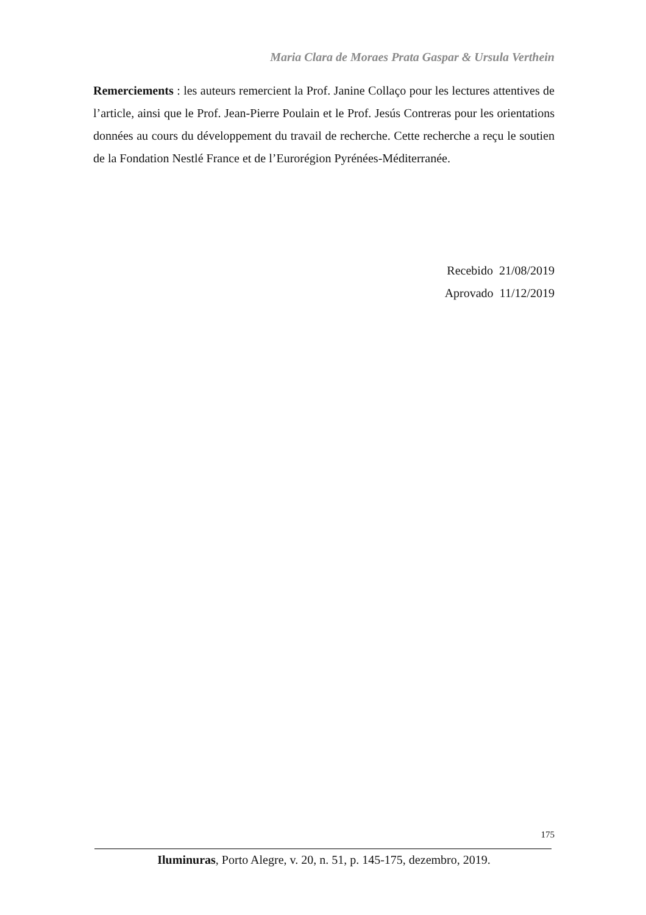Maria Clara de Moraes Prata Gaspar & Ursula Verthein
Remerciements : les auteurs remercient la Prof. Janine Collaço pour les lectures attentives de l’article, ainsi que le Prof. Jean-Pierre Poulain et le Prof. Jesús Contreras pour les orientations données au cours du développement du travail de recherche. Cette recherche a reçu le soutien de la Fondation Nestlé France et de l’Eurorégion Pyrénées-Méditerranée.
Recebido 21/08/2019
Aprovado 11/12/2019
175
Iluminuras, Porto Alegre, v. 20, n. 51, p. 145-175, dezembro, 2019.